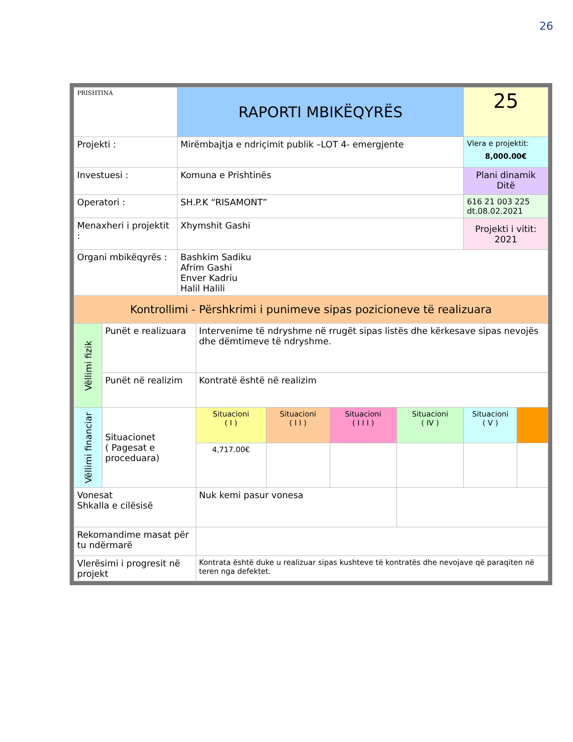26
| PRISHTINA | | RAPORTI MBIKËQYRËS | | | | | 25 | |
| Projekti : | | Mirëmbajtja e ndriçimit publik –LOT 4- emergjente | | | | | Vlera e projektit: 8,000.00€ | |
| Investuesi : | | Komuna e Prishtinës | | | | | Plani dinamik Ditë | |
| Operatori : | | SH.P.K “RISAMONT” | | | | | 616 21 003 225 dt.08.02.2021 | |
| Menaxheri i projektit : | | Xhymshit Gashi | | | | | Projekti i vitit: 2021 | |
| Organi mbikëqyrës : | | Bashkim Sadiku Afrim Gashi Enver Kadriu Halil Halili | | | | | | |
| Kontrollimi - Përshkrimi i punimeve sipas pozicioneve të realizuara | | | | | | | | |
| Vëllimi fizik | Punët e realizuara | | Intervenime të ndryshme në rrugët sipas listës dhe kërkesave sipas nevojës dhe dëmtimeve të ndryshme. | | | | | |
| | Punët në realizim | | Kontratë është në realizim | | | | | |
| Vëllimi financiar | Situacionet ( Pagesat e proceduara) | | Situacioni ( I ) | Situacioni ( I I ) | Situacioni ( I I I ) | Situacioni ( IV ) | Situacioni ( V ) | |
| | | | 4,717.00€ | | | | | |
| Vonesat Shkalla e cilësisë | | | Nuk kemi pasur vonesa | | | | | |
| Rekomandime masat për tu ndërmarë | | | | | | | | |
| Vlerësimi i progresit në projekt | | | Kontrata është duke u realizuar sipas kushteve të kontratës dhe nevojave që paraqiten në teren nga defektet. | | | | | |